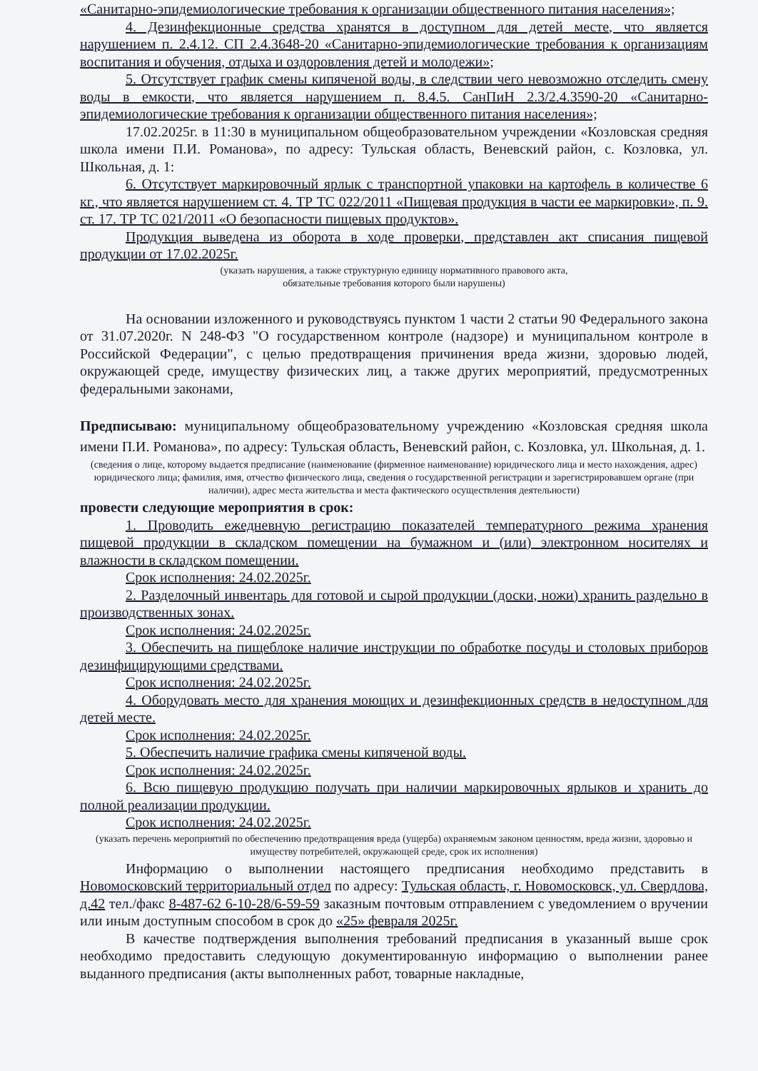«Санитарно-эпидемиологические требования к организации общественного питания населения»;
4. Дезинфекционные средства хранятся в доступном для детей месте, что является нарушением п. 2.4.12. СП 2.4.3648-20 «Санитарно-эпидемиологические требования к организациям воспитания и обучения, отдыха и оздоровления детей и молодежи»;
5. Отсутствует график смены кипяченой воды, в следствии чего невозможно отследить смену воды в емкости, что является нарушением п. 8.4.5. СанПиН 2.3/2.4.3590-20 «Санитарно-эпидемиологические требования к организации общественного питания населения»;
17.02.2025г. в 11:30 в муниципальном общеобразовательном учреждении «Козловская средняя школа имени П.И. Романова», по адресу: Тульская область, Веневский район, с. Козловка, ул. Школьная, д. 1:
6. Отсутствует маркировочный ярлык с транспортной упаковки на картофель в количестве 6 кг., что является нарушением ст. 4. ТР ТС 022/2011 «Пищевая продукция в части ее маркировки», п. 9. ст. 17. ТР ТС 021/2011 «О безопасности пищевых продуктов».
Продукция выведена из оборота в ходе проверки, представлен акт списания пищевой продукции от 17.02.2025г.
(указать нарушения, а также структурную единицу нормативного правового акта,
обязательные требования которого были нарушены)
На основании изложенного и руководствуясь пунктом 1 части 2 статьи 90 Федерального закона от 31.07.2020г. N 248-ФЗ "О государственном контроле (надзоре) и муниципальном контроле в Российской Федерации", с целью предотвращения причинения вреда жизни, здоровью людей, окружающей среде, имуществу физических лиц, а также других мероприятий, предусмотренных федеральными законами,
Предписываю: муниципальному общеобразовательному учреждению «Козловская средняя школа имени П.И. Романова», по адресу: Тульская область, Веневский район, с. Козловка, ул. Школьная, д. 1.
(сведения о лице, которому выдается предписание (наименование (фирменное наименование) юридического лица и место нахождения, адрес) юридического лица; фамилия, имя, отчество физического лица, сведения о государственной регистрации и зарегистрировавшем органе (при наличии), адрес места жительства и места фактического осуществления деятельности)
провести следующие мероприятия в срок:
1. Проводить ежедневную регистрацию показателей температурного режима хранения пищевой продукции в складском помещении на бумажном и (или) электронном носителях и влажности в складском помещении.
Срок исполнения: 24.02.2025г.
2. Разделочный инвентарь для готовой и сырой продукции (доски, ножи) хранить раздельно в производственных зонах.
Срок исполнения: 24.02.2025г.
3. Обеспечить на пищеблоке наличие инструкции по обработке посуды и столовых приборов дезинфицирующими средствами.
Срок исполнения: 24.02.2025г.
4. Оборудовать место для хранения моющих и дезинфекционных средств в недоступном для детей месте.
Срок исполнения: 24.02.2025г.
5. Обеспечить наличие графика смены кипяченой воды.
Срок исполнения: 24.02.2025г.
6. Всю пищевую продукцию получать при наличии маркировочных ярлыков и хранить до полной реализации продукции.
Срок исполнения: 24.02.2025г.
(указать перечень мероприятий по обеспечению предотвращения вреда (ущерба) охраняемым законом ценностям, вреда жизни, здоровью и имуществу потребителей, окружающей среде, срок их исполнения)
Информацию о выполнении настоящего предписания необходимо представить в Новомосковский территориальный отдел по адресу: Тульская область, г. Новомосковск, ул. Свердлова, д.42 тел./факс 8-487-62 6-10-28/6-59-59 заказным почтовым отправлением с уведомлением о вручении или иным доступным способом в срок до «25» февраля 2025г.
В качестве подтверждения выполнения требований предписания в указанный выше срок необходимо предоставить следующую документированную информацию о выполнении ранее выданного предписания (акты выполненных работ, товарные накладные,